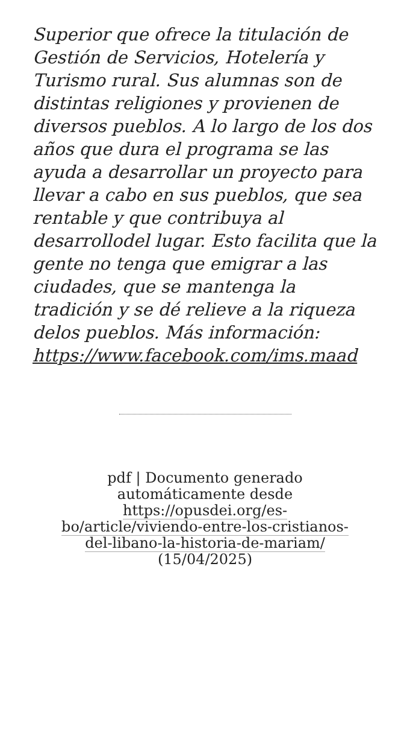Superior que ofrece la titulación de Gestión de Servicios, Hotelería y Turismo rural. Sus alumnas son de distintas religiones y provienen de diversos pueblos. A lo largo de los dos años que dura el programa se las ayuda a desarrollar un proyecto para llevar a cabo en sus pueblos, que sea rentable y que contribuya al desarrollodel lugar. Esto facilita que la gente no tenga que emigrar a las ciudades, que se mantenga la tradición y se dé relieve a la riqueza delos pueblos. Más información: https://www.facebook.com/ims.maad
pdf | Documento generado automáticamente desde https://opusdei.org/es-bo/article/viviendo-entre-los-cristianos-del-libano-la-historia-de-mariam/ (15/04/2025)